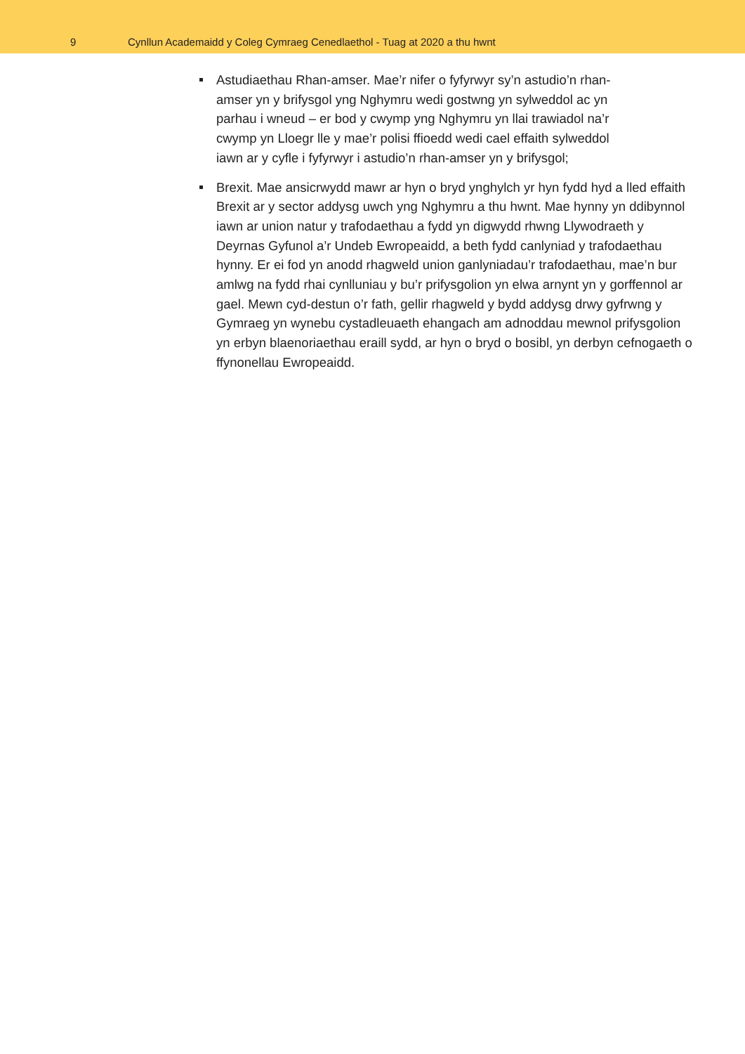9
Cynllun Academaidd y Coleg Cymraeg Cenedlaethol - Tuag at 2020 a thu hwnt
Astudiaethau Rhan-amser. Mae’r nifer o fyfyrwyr sy’n astudio’n rhan-
amser yn y brifysgol yng Nghymru wedi gostwng yn sylweddol ac yn
parhau i wneud – er bod y cwymp yng Nghymru yn llai trawiadol na’r
cwymp yn Lloegr lle y mae’r polisi ffioedd wedi cael effaith sylweddol
iawn ar y cyfle i fyfyrwyr i astudio’n rhan-amser yn y brifysgol;
Brexit. Mae ansicrwydd mawr ar hyn o bryd ynghylch yr hyn fydd hyd a lled effaith Brexit ar y sector addysg uwch yng Nghymru a thu hwnt. Mae hynny yn ddibynnol iawn ar union natur y trafodaethau a fydd yn digwydd rhwng Llywodraeth y Deyrnas Gyfunol a’r Undeb Ewropeaidd, a beth fydd canlyniad y trafodaethau hynny. Er ei fod yn anodd rhagweld union ganlyniadau’r trafodaethau, mae’n bur amlwg na fydd rhai cynlluniau y bu’r prifysgolion yn elwa arnynt yn y gorffennol ar gael. Mewn cyd-destun o’r fath, gellir rhagweld y bydd addysg drwy gyfrwng y Gymraeg yn wynebu cystadleuaeth ehangach am adnoddau mewnol prifysgolion yn erbyn blaenoriaethau eraill sydd, ar hyn o bryd o bosibl, yn derbyn cefnogaeth o ffynonellau Ewropeaidd.